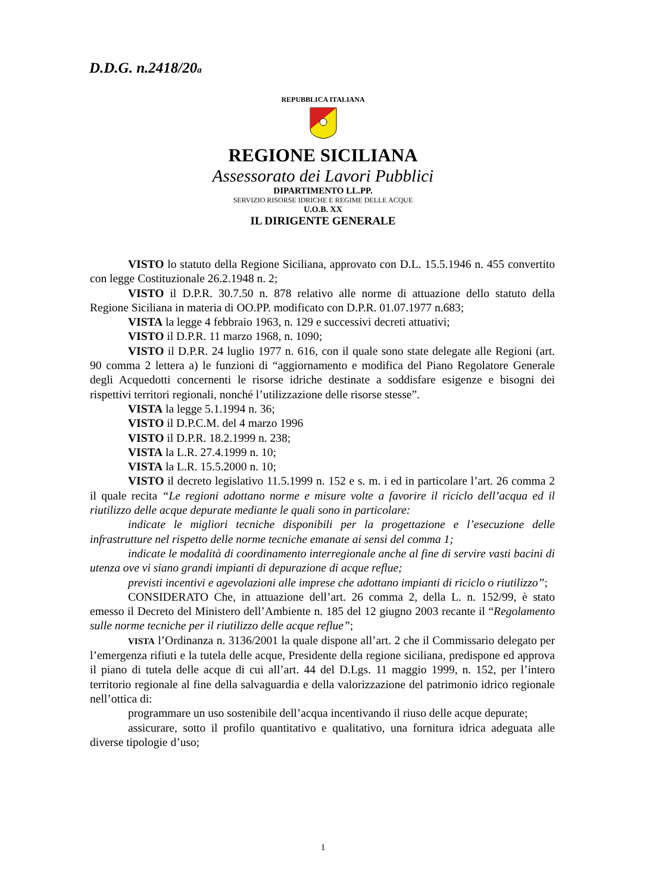D.D.G. n.2418/20a
REPUBBLICA ITALIANA
REGIONE SICILIANA
Assessorato dei Lavori Pubblici
DIPARTIMENTO LL.PP.
SERVIZIO RISORSE IDRICHE E REGIME DELLE ACQUE
U.O.B. XX
IL DIRIGENTE GENERALE
VISTO lo statuto della Regione Siciliana, approvato con D.L. 15.5.1946 n. 455 convertito con legge Costituzionale 26.2.1948 n. 2;
VISTO il D.P.R. 30.7.50 n. 878 relativo alle norme di attuazione dello statuto della Regione Siciliana in materia di OO.PP. modificato con D.P.R. 01.07.1977 n.683;
VISTA la legge 4 febbraio 1963, n. 129 e successivi decreti attuativi;
VISTO il D.P.R. 11 marzo 1968, n. 1090;
VISTO il D.P.R. 24 luglio 1977 n. 616, con il quale sono state delegate alle Regioni (art. 90 comma 2 lettera a) le funzioni di “aggiornamento e modifica del Piano Regolatore Generale degli Acquedotti concernenti le risorse idriche destinate a soddisfare esigenze e bisogni dei rispettivi territori regionali, nonché l’utilizzazione delle risorse stesse”.
VISTA la legge 5.1.1994 n. 36;
VISTO il D.P.C.M. del 4 marzo 1996
VISTO il D.P.R. 18.2.1999 n. 238;
VISTA la L.R. 27.4.1999 n. 10;
VISTA la L.R. 15.5.2000 n. 10;
VISTO il decreto legislativo 11.5.1999 n. 152 e s. m. i ed in particolare l’art. 26 comma 2 il quale recita “Le regioni adottano norme e misure volte a favorire il riciclo dell’acqua ed il riutilizzo delle acque depurate mediante le quali sono in particolare:
indicate le migliori tecniche disponibili per la progettazione e l’esecuzione delle infrastrutture nel rispetto delle norme tecniche emanate ai sensi del comma 1;
indicate le modalità di coordinamento interregionale anche al fine di servire vasti bacini di utenza ove vi siano grandi impianti di depurazione di acque reflue;
previsti incentivi e agevolazioni alle imprese che adottano impianti di riciclo o riutilizzo”;
CONSIDERATO Che, in attuazione dell’art. 26 comma 2, della L. n. 152/99, è stato emesso il Decreto del Ministero dell’Ambiente n. 185 del 12 giugno 2003 recante il “Regolamento sulle norme tecniche per il riutilizzo delle acque reflue”;
VISTA l’Ordinanza n. 3136/2001 la quale dispone all’art. 2 che il Commissario delegato per l’emergenza rifiuti e la tutela delle acque, Presidente della regione siciliana, predispone ed approva il piano di tutela delle acque di cui all’art. 44 del D.Lgs. 11 maggio 1999, n. 152, per l’intero territorio regionale al fine della salvaguardia e della valorizzazione del patrimonio idrico regionale nell’ottica di:
programmare un uso sostenibile dell’acqua incentivando il riuso delle acque depurate;
assicurare, sotto il profilo quantitativo e qualitativo, una fornitura idrica adeguata alle diverse tipologie d’uso;
1